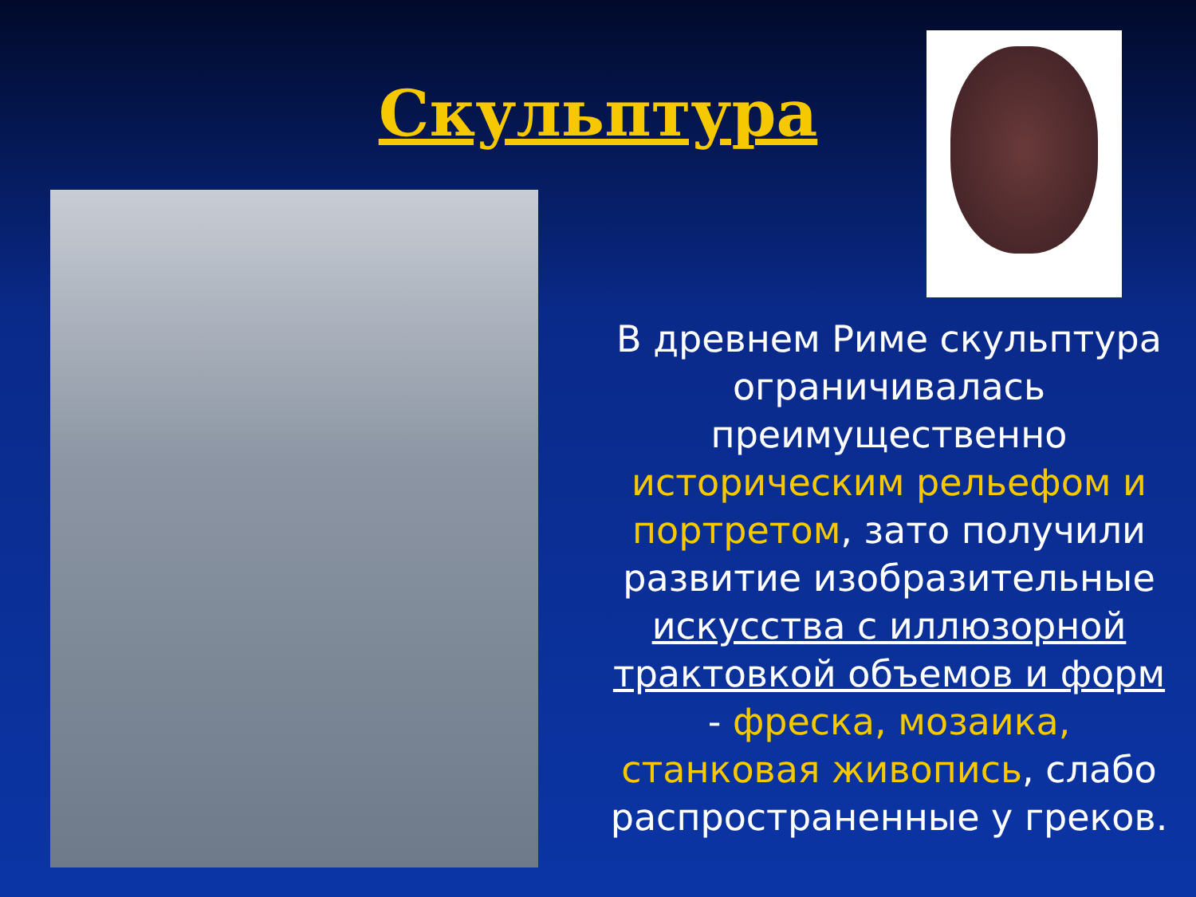Скульптура
В древнем Риме скульптура ограничивалась преимущественно историческим рельефом и портретом, зато получили развитие изобразительные искусства с иллюзорной трактовкой объемов и форм - фреска, мозаика, станковая живопись, слабо распространенные у греков.